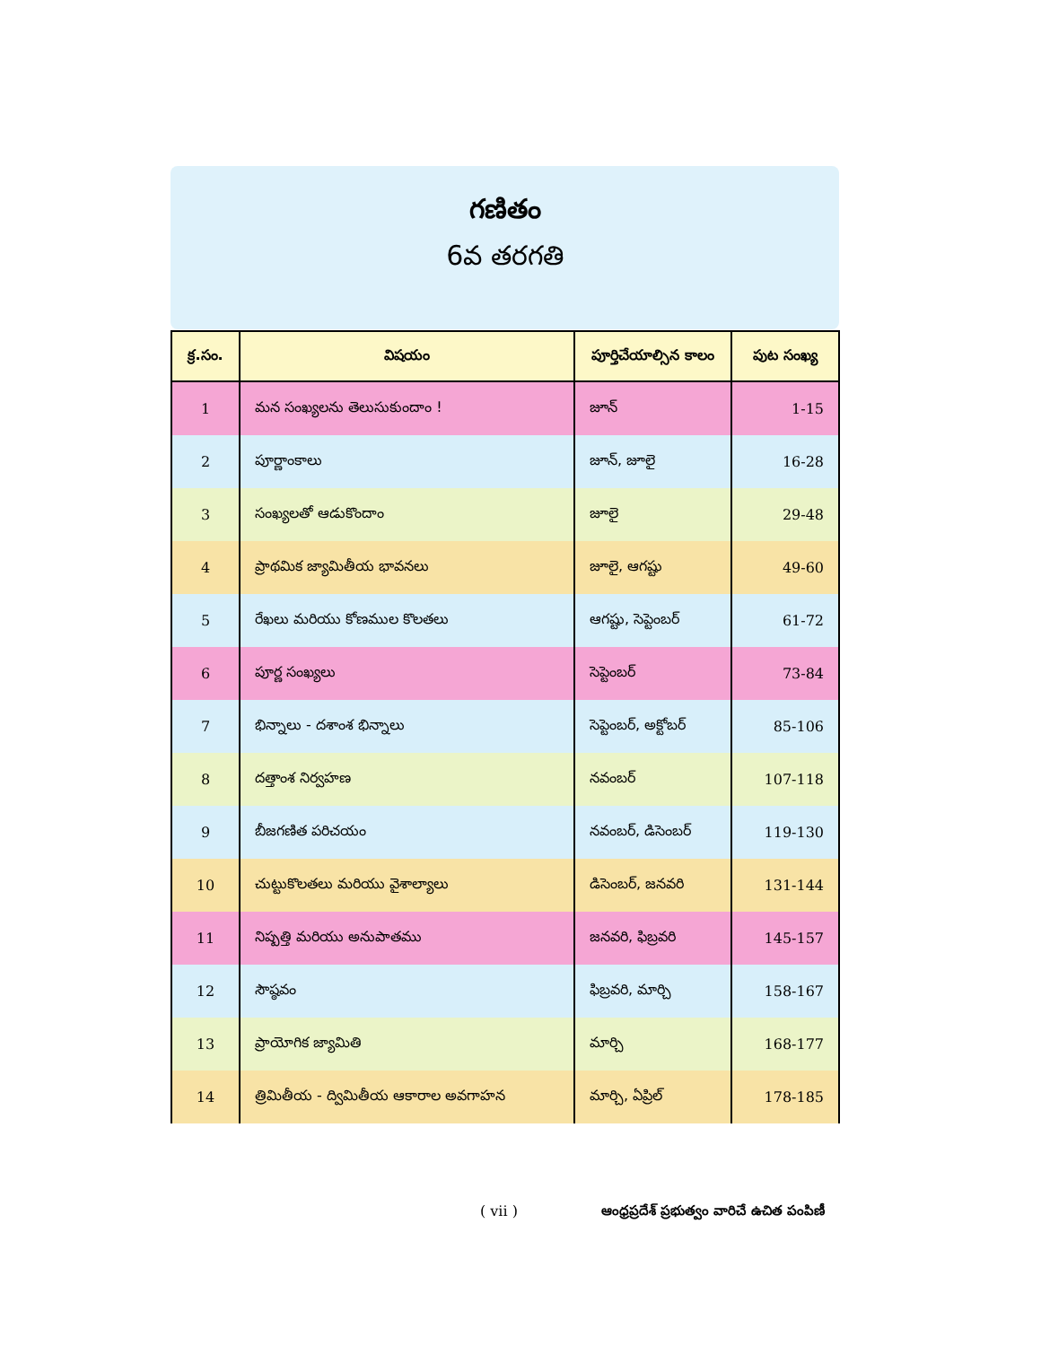గణితం
6వ తరగతి
| క్ర.సం. | విషయం | పూర్తిచేయాల్సిన కాలం | పుట సంఖ్య |
| --- | --- | --- | --- |
| 1 | మన సంఖ్యలను తెలుసుకుందాం ! | జూన్ | 1-15 |
| 2 | పూర్ణాంకాలు | జూన్, జూలై | 16-28 |
| 3 | సంఖ్యలతో ఆడుకొందాం | జూలై | 29-48 |
| 4 | ప్రాథమిక జ్యామితీయ భావనలు | జూలై, ఆగష్టు | 49-60 |
| 5 | రేఖలు మరియు కోణముల కొలతలు | ఆగష్టు, సెప్టెంబర్ | 61-72 |
| 6 | పూర్ణ సంఖ్యలు | సెప్టెంబర్ | 73-84 |
| 7 | భిన్నాలు - దశాంశ భిన్నాలు | సెప్టెంబర్, అక్టోబర్ | 85-106 |
| 8 | దత్తాంశ నిర్వహణ | నవంబర్ | 107-118 |
| 9 | బీజగణిత పరిచయం | నవంబర్, డిసెంబర్ | 119-130 |
| 10 | చుట్టుకొలతలు మరియు వైశాల్యాలు | డిసెంబర్, జనవరి | 131-144 |
| 11 | నిష్పత్తి మరియు అనుపాతము | జనవరి, ఫిబ్రవరి | 145-157 |
| 12 | సౌష్ఠవం | ఫిబ్రవరి, మార్చి | 158-167 |
| 13 | ప్రాయోగిక జ్యామితి | మార్చి | 168-177 |
| 14 | త్రిమితీయ - ద్విమితీయ ఆకారాల అవగాహన | మార్చి, ఏప్రిల్ | 178-185 |
( vii ) ఆంధ్రప్రదేశ్ ప్రభుత్వం వారిచే ఉచిత పంపిణీ